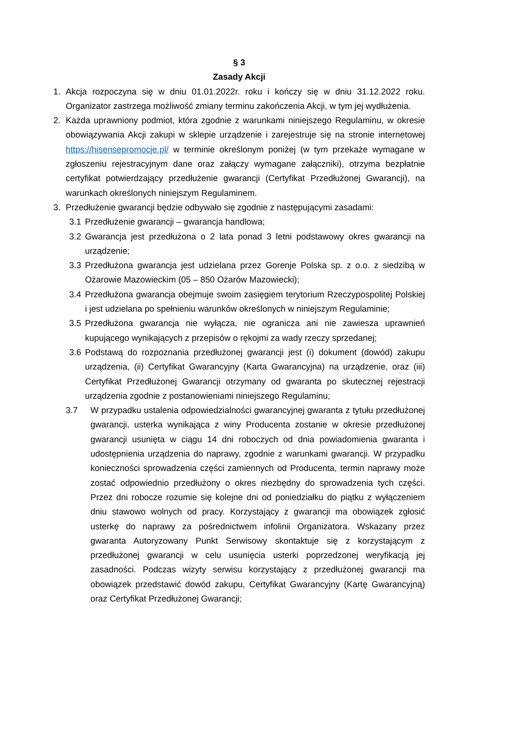§ 3
Zasady Akcji
1. Akcja rozpoczyna się w dniu 01.01.2022r. roku i kończy się w dniu 31.12.2022 roku. Organizator zastrzega możliwość zmiany terminu zakończenia Akcji, w tym jej wydłużenia.
2. Każda uprawniony podmiot, która zgodnie z warunkami niniejszego Regulaminu, w okresie obowiązywania Akcji zakupi w sklepie urządzenie i zarejestruje się na stronie internetowej https://hisensepromocje.pl/ w terminie określonym poniżej (w tym przekaże wymagane w zgłoszeniu rejestracyjnym dane oraz załączy wymagane załączniki), otrzyma bezpłatnie certyfikat potwierdzający przedłużenie gwarancji (Certyfikat Przedłużonej Gwarancji), na warunkach określonych niniejszym Regulaminem.
3. Przedłużenie gwarancji będzie odbywało się zgodnie z następującymi zasadami:
3.1 Przedłużenie gwarancji – gwarancja handlowa;
3.2 Gwarancja jest przedłużona o 2 lata ponad 3 letni podstawowy okres gwarancji na urządzenie;
3.3 Przedłużona gwarancja jest udzielana przez Gorenje Polska sp. z o.o. z siedzibą w Ożarowie Mazowieckim (05 – 850 Ożarów Mazowiecki);
3.4 Przedłużona gwarancja obejmuje swoim zasięgiem terytorium Rzeczypospolitej Polskiej i jest udzielana po spełnieniu warunków określonych w niniejszym Regulaminie;
3.5 Przedłużona gwarancja nie wyłącza, nie ogranicza ani nie zawiesza uprawnień kupującego wynikających z przepisów o rękojmi za wady rzeczy sprzedanej;
3.6 Podstawą do rozpoznania przedłużonej gwarancji jest (i) dokument (dowód) zakupu urządzenia, (ii) Certyfikat Gwarancyjny (Karta Gwarancyjna) na urządzenie, oraz (iii) Certyfikat Przedłużonej Gwarancji otrzymany od gwaranta po skutecznej rejestracji urządzenia zgodnie z postanowieniami niniejszego Regulaminu;
3.7 W przypadku ustalenia odpowiedzialności gwarancyjnej gwaranta z tytułu przedłużonej gwarancji, usterka wynikająca z winy Producenta zostanie w okresie przedłużonej gwarancji usunięta w ciągu 14 dni roboczych od dnia powiadomienia gwaranta i udostępnienia urządzenia do naprawy, zgodnie z warunkami gwarancji. W przypadku konieczności sprowadzenia części zamiennych od Producenta, termin naprawy może zostać odpowiednio przedłużony o okres niezbędny do sprowadzenia tych części. Przez dni robocze rozumie się kolejne dni od poniedziałku do piątku z wyłączeniem dniu stawowo wolnych od pracy. Korzystający z gwarancji ma obowiązek zgłosić usterkę do naprawy za pośrednictwem infolinii Organizatora. Wskazany przez gwaranta Autoryzowany Punkt Serwisowy skontaktuje się z korzystającym z przedłużonej gwarancji w celu usunięcia usterki poprzedzonej weryfikacją jej zasadności. Podczas wizyty serwisu korzystający z przedłużonej gwarancji ma obowiązek przedstawić dowód zakupu, Certyfikat Gwarancyjny (Kartę Gwarancyjną) oraz Certyfikat Przedłużonej Gwarancji;